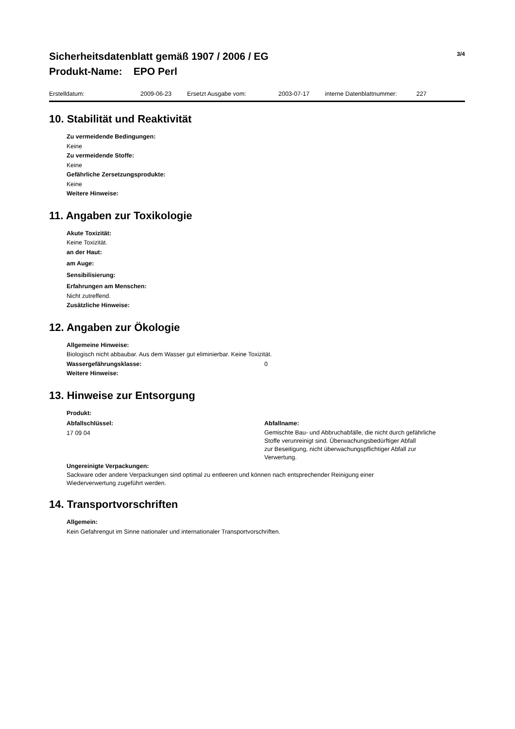Sicherheitsdatenblatt gemäß 1907 / 2006 / EG
Produkt-Name: EPO Perl
3/4
Erstelldatum: 2009-06-23 Ersetzt Ausgabe vom: 2003-07-17 interne Datenblattnummer: 227
10. Stabilität und Reaktivität
Zu vermeidende Bedingungen:
Keine
Zu vermeidende Stoffe:
Keine
Gefährliche Zersetzungsprodukte:
Keine
Weitere Hinweise:
11. Angaben zur Toxikologie
Akute Toxizität:
Keine Toxizität.
an der Haut:
am Auge:
Sensibilisierung:
Erfahrungen am Menschen:
Nicht zutreffend.
Zusätzliche Hinweise:
12. Angaben zur Ökologie
Allgemeine Hinweise:
Biologisch nicht abbaubar. Aus dem Wasser gut eliminierbar. Keine Toxizität.
Wassergefährungsklasse: 0
Weitere Hinweise:
13. Hinweise zur Entsorgung
Produkt:
Abfallschlüssel:
17 09 04
Abfallname:
Gemischte Bau- und Abbruchabfälle, die nicht durch gefährliche
Stoffe verunreinigt sind. Überwachungsbedürftiger Abfall
zur Beseitigung, nicht überwachungspflichtiger Abfall zur
Verwertung.
Ungereinigte Verpackungen:
Sackware oder andere Verpackungen sind optimal zu entleeren und können nach entsprechender Reinigung einer
Wiederverwertung zugeführt werden.
14. Transportvorschriften
Allgemein:
Kein Gefahrengut im Sinne nationaler und internationaler Transportvorschriften.